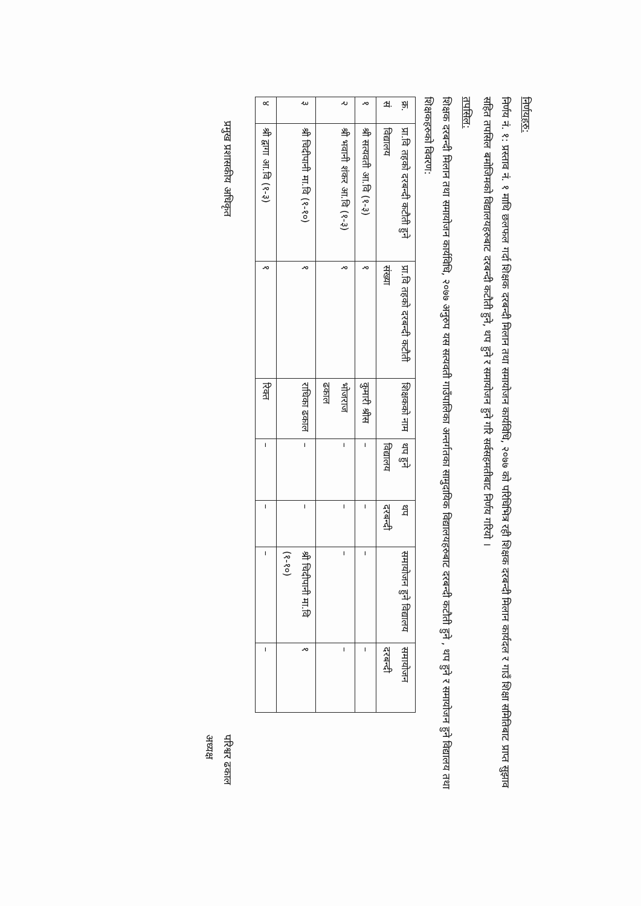निर्णयहरु:
निर्णय नं. १: प्रस्ताव नं. १ माथि छलफल गर्दा शिक्षक दरबन्दी मिलान तथा समायोजन कार्यविधि, २०७७ को परिधिभित्र रही शिक्षक दरबन्दी मिलान कार्यदल र गाउँ शिक्षा समितिबाट प्राप्त सुझाव सहित तपसिल बमोजिमको विद्यालयहरुबाट दरबन्दी कटौती हुने, थप हुने र समायोजन हुने गरि सर्वसहमतीबाट निर्णय गरियो ।
तपसिल:
शिक्षक दरबन्दी मिलान तथा समायोजन कार्यविधि, २०७७ अनुरुप यस सत्यवती गाउँपालिका अन्तर्गतका सामुदायिक विद्यालयहरुबाट दरबन्दी कटौती हुने , थप हुने र समायोजन हुने विद्यालय तथा शिक्षकहरुको विवरण:
| क्र. सं | प्रा.वि तहको दरबन्दी कटौती हुने विद्यालय | प्रा.वि तहको दरबन्दी कटौती संख्या | शिक्षकको नाम | थप हुने विद्यालय | थप दरबन्दी | समायोजन हुने विद्यालय | समायोजन दरबन्दी |
| --- | --- | --- | --- | --- | --- | --- | --- |
| १ | श्री सत्यवती आ.वि (१-३) | १ | कुमारी श्रीस | – | – | – | – |
| २ | श्री भवानी शंकर आ.वि (१-३) | १ | भोजराज ढकाल | – | – | – | – |
| ३ | श्री चिदीपानी मा.वि (१-१०) | १ | राधिका ढकाल | – | – | श्री चिदीपानी मा.वि (१-१०) | १ |
| ४ | श्री द्वागा आ.वि (१-३) | १ | रिक्त | – | – | – | – |
प्रमुख प्रशासकीय अधिकृत परिश्वर ढकाल
अध्यक्ष